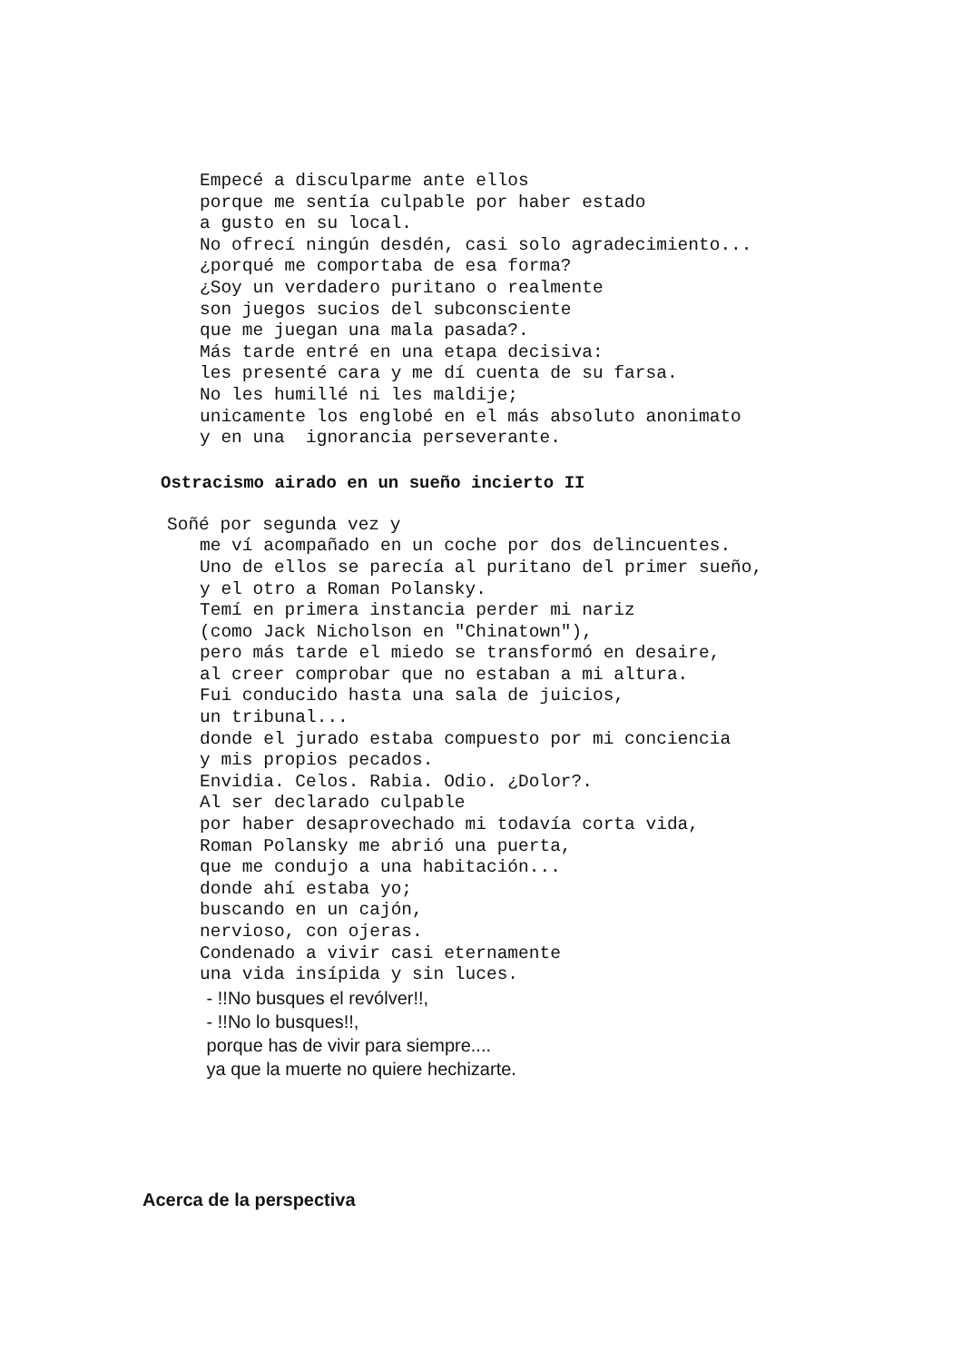Empecé a disculparme ante ellos
porque me sentía culpable por haber estado
a gusto en su local.
No ofrecí ningún desdén, casi solo agradecimiento...
¿porqué me comportaba de esa forma?
¿Soy un verdadero puritano o realmente
son juegos sucios del subconsciente
que me juegan una mala pasada?.
Más tarde entré en una etapa decisiva:
les presenté cara y me dí cuenta de su farsa.
No les humillé ni les maldije;
unicamente los englobé en el más absoluto anonimato
y en una ignorancia perseverante.
Ostracismo airado en un sueño incierto II
Soñé por segunda vez y
me ví acompañado en un coche por dos delincuentes.
Uno de ellos se parecía al puritano del primer sueño,
y el otro a Roman Polansky.
Temí en primera instancia perder mi nariz
(como Jack Nicholson en "Chinatown"),
pero más tarde el miedo se transformó en desaire,
al creer comprobar que no estaban a mi altura.
Fui conducido hasta una sala de juicios,
un tribunal...
donde el jurado estaba compuesto por mi conciencia
y mis propios pecados.
Envidia. Celos. Rabia. Odio. ¿Dolor?.
Al ser declarado culpable
por haber desaprovechado mi todavía corta vida,
Roman Polansky me abrió una puerta,
que me condujo a una habitación...
donde ahí estaba yo;
buscando en un cajón,
nervioso, con ojeras.
Condenado a vivir casi eternamente
una vida insípida y sin luces.
- !!No busques el revólver!!,
- !!No lo busques!!,
porque has de vivir para siempre....
ya que la muerte no quiere hechizarte.
Acerca de la perspectiva